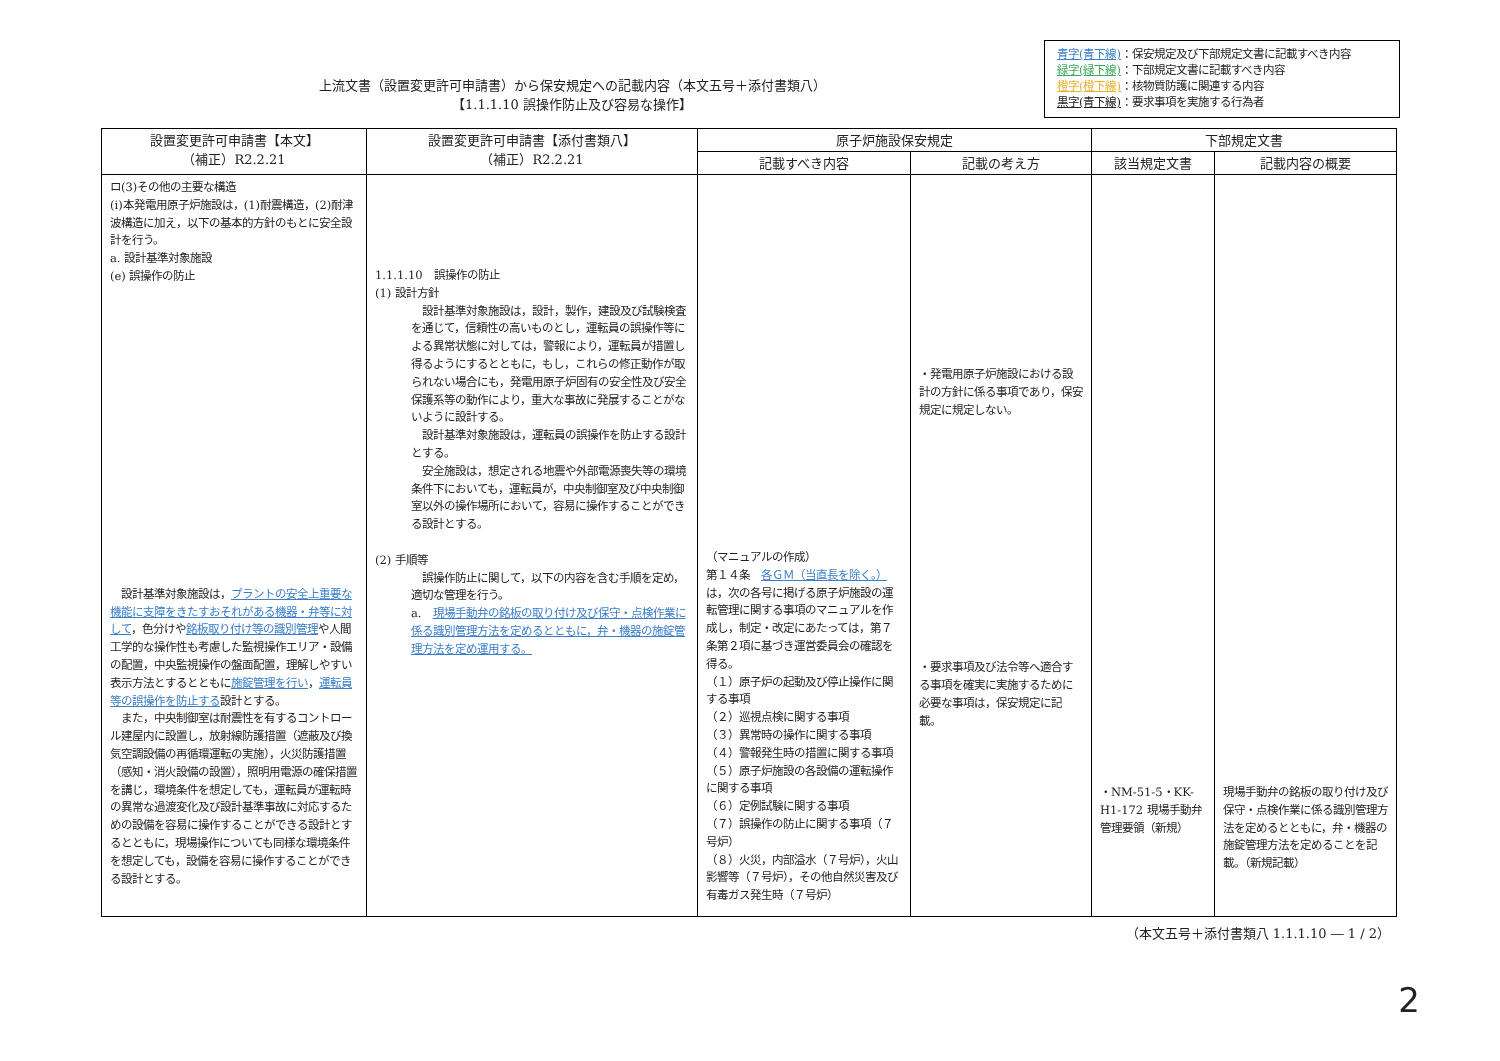上流文書（設置変更許可申請書）から保安規定への記載内容（本文五号＋添付書類八）
【1.1.1.10 誤操作防止及び容易な操作】
青字(青下線)：保安規定及び下部規定文書に記載すべき内容
緑字(緑下線)：下部規定文書に記載すべき内容
橙字(橙下線)：核物質防護に関連する内容
黒字(青下線)：要求事項を実施する行為者
| 設置変更許可申請書【本文】 （補正）R2.2.21 | 設置変更許可申請書【添付書類八】 （補正）R2.2.21 | 原子炉施設保安規定 | | 下部規定文書 | |
| --- | --- | --- | --- | --- | --- |
| | | 記載すべき内容 | 記載の考え方 | 該当規定文書 | 記載内容の概要 |
| ロ(3)その他の主要な構造 (ⅰ)本発電用原子炉施設は，(1)耐震構造，(2)耐津波構造に加え，以下の基本的方針のもとに安全設計を行う。 a. 設計基準対象施設 (e) 誤操作の防止 設計基準対象施設は， プラントの安全上重要な機能に支障をきたすおそれがある機器・弁等に対して ，色分けや 銘板取り付け等の識別管理 や人間工学的な操作性も考慮した監視操作エリア・設備の配置，中央監視操作の盤面配置，理解しやすい表示方法とするとともに 施錠管理を行い ， 運転員等の誤操作を防止する 設計とする。 また，中央制御室は耐震性を有するコントロール建屋内に設置し，放射線防護措置（遮蔽及び換気空調設備の再循環運転の実施），火災防護措置（感知・消火設備の設置），照明用電源の確保措置を講じ，環境条件を想定しても，運転員が運転時の異常な過渡変化及び設計基準事故に対応するための設備を容易に操作することができる設計とするとともに，現場操作についても同様な環境条件を想定しても，設備を容易に操作することができる設計とする。 | 1.1.1.10 誤操作の防止 (1) 設計方針 設計基準対象施設は，設計，製作，建設及び試験検査を通じて，信頼性の高いものとし，運転員の誤操作等による異常状態に対しては，警報により，運転員が措置し得るようにするとともに，もし，これらの修正動作が取られない場合にも，発電用原子炉固有の安全性及び安全保護系等の動作により，重大な事故に発展することがないように設計する。 設計基準対象施設は，運転員の誤操作を防止する設計とする。 安全施設は，想定される地震や外部電源喪失等の環境条件下においても，運転員が，中央制御室及び中央制御室以外の操作場所において，容易に操作することができる設計とする。 (2) 手順等 誤操作防止に関して，以下の内容を含む手順を定め，適切な管理を行う。 a. 現場手動弁の銘板の取り付け及び保守・点検作業に係る識別管理方法を定めるとともに，弁・機器の施錠管理方法を定め運用する。 | （マニュアルの作成） 第１４条 各ＧＭ（当直長を除く。） は，次の各号に掲げる原子炉施設の運転管理に関する事項のマニュアルを作成し，制定・改定にあたっては，第７条第２項に基づき運営委員会の確認を得る。 （１）原子炉の起動及び停止操作に関する事項 （２）巡視点検に関する事項 （３）異常時の操作に関する事項 （４）警報発生時の措置に関する事項 （５）原子炉施設の各設備の運転操作に関する事項 （６）定例試験に関する事項 （７）誤操作の防止に関する事項（７号炉） （８）火災，内部溢水（７号炉），火山影響等（７号炉），その他自然災害及び有毒ガス発生時（７号炉） | ・発電用原子炉施設における設計の方針に係る事項であり，保安規定に規定しない。 ・要求事項及び法令等へ適合する事項を確実に実施するために必要な事項は，保安規定に記載。 | ・NM-51-5・KK-H1-172 現場手動弁管理要領（新規） | 現場手動弁の銘板の取り付け及び保守・点検作業に係る識別管理方法を定めるとともに，弁・機器の施錠管理方法を定めることを記載。（新規記載） |
（本文五号＋添付書類八 1.1.1.10 ― 1 / 2）
2